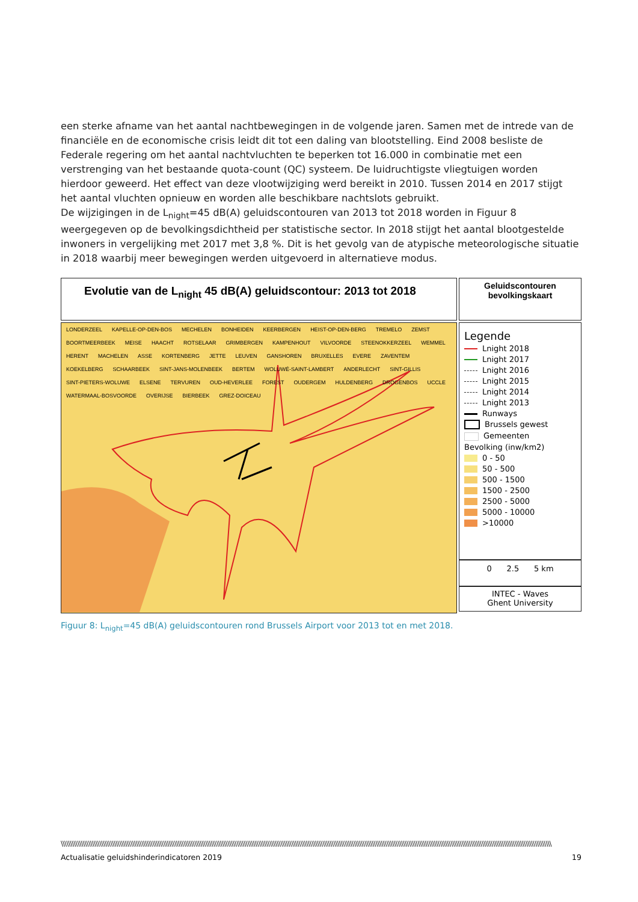een sterke afname van het aantal nachtbewegingen in de volgende jaren. Samen met de intrede van de financiële en de economische crisis leidt dit tot een daling van blootstelling. Eind 2008 besliste de Federale regering om het aantal nachtvluchten te beperken tot 16.000 in combinatie met een verstrenging van het bestaande quota-count (QC) systeem. De luidruchtigste vliegtuigen worden hierdoor geweerd. Het effect van deze vlootwijziging werd bereikt in 2010. Tussen 2014 en 2017 stijgt het aantal vluchten opnieuw en worden alle beschikbare nachtslots gebruikt.
De wijzigingen in de L<sub>night</sub>=45 dB(A) geluidscontouren van 2013 tot 2018 worden in Figuur 8 weergegeven op de bevolkingsdichtheid per statistische sector. In 2018 stijgt het aantal blootgestelde inwoners in vergelijking met 2017 met 3,8 %. Dit is het gevolg van de atypische meteorologische situatie in 2018 waarbij meer bewegingen werden uitgevoerd in alternatieve modus.
Evolutie van de L<sub>night</sub> 45 dB(A) geluidscontour: 2013 tot 2018
Geluidscontouren
bevolkingskaart
LONDERZEEL KAPELLE-OP-DEN-BOS MECHELEN BONHEIDEN KEERBERGEN HEIST-OP-DEN-BERG TREMELO ZEMST BOORTMEERBEEK MEISE HAACHT ROTSELAAR GRIMBERGEN KAMPENHOUT VILVOORDE STEENOKKERZEEL WEMMEL HERENT MACHELEN ASSE KORTENBERG JETTE LEUVEN GANSHOREN BRUXELLES EVERE ZAVENTEM KOEKELBERG SCHAARBEEK SINT-JANS-MOLENBEEK BERTEM WOLUWÉ-SAINT-LAMBERT ANDERLECHT SINT-GILLIS SINT-PIETERS-WOLUWE ELSENE TERVUREN OUD-HEVERLEE FOREST OUDERGEM HULDENBERG DROGENBOS UCCLE WATERMAAL-BOSVOORDE OVERIJSE BIERBEEK GREZ-DOICEAU
Legende
Lnight 2018
Lnight 2017
Lnight 2016
Lnight 2015
Lnight 2014
Lnight 2013
Runways
Brussels gewest
Gemeenten
Bevolking (inw/km2)
0 - 50
50 - 500
500 - 1500
1500 - 2500
2500 - 5000
5000 - 10000
>10000
0 2.5 5 km
INTEC - Waves
Ghent University
Figuur 8: L<sub>night</sub>=45 dB(A) geluidscontouren rond Brussels Airport voor 2013 tot en met 2018.
\\\\\\\\\\\\\\\\\\\\\\\\\\\\\\\\\\\\\\\\\\\\\\\\\\\\\\\\\\\\\\\\\\\\\\\\\\\\\\\\\\\\\\\\\\\\\\\\\\\\\\\\\\\\\\\\\\\\\\\\\\\\\\\\\\\\\\\\\\\\\\\\\\\\\\\\\\\\\\\\\\\\\\\\\\\\\\\\\\\\\\\\\\\\\\\\\\\\\\\\\\\\\\\\\\\\\\\\\\\\\\\\\\\\\\\\\\\\\\\\\\\\\\\\\\\\\\\\\\\\\\\\\\\\
Actualisatie geluidshinderindicatoren 2019 19